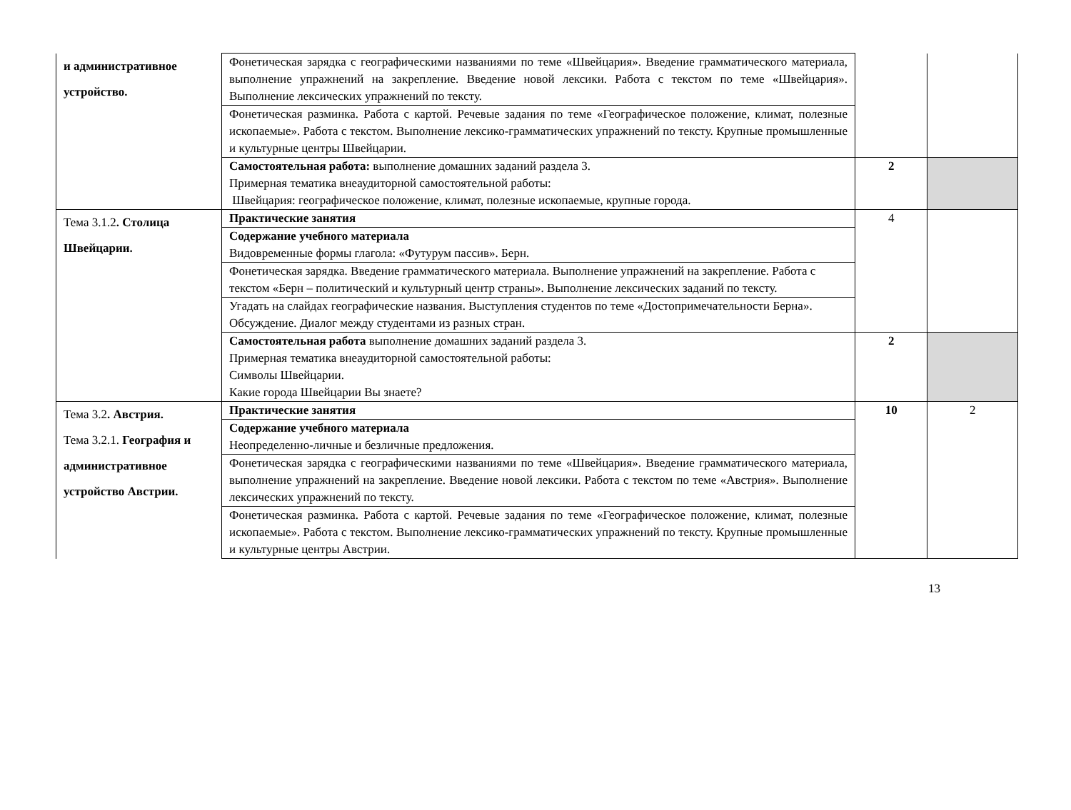| и административное устройство. | Фонетическая зарядка с географическими названиями по теме «Швейцария». Введение грамматического материала, выполнение упражнений на закрепление. Введение новой лексики. Работа с текстом по теме «Швейцария». Выполнение лексических упражнений по тексту. | | |
| | Фонетическая разминка. Работа с картой. Речевые задания по теме «Географическое положение, климат, полезные ископаемые». Работа с текстом. Выполнение лексико-грамматических упражнений по тексту. Крупные промышленные и культурные центры Швейцарии. | | |
| | Самостоятельная работа: выполнение домашних заданий раздела 3. Примерная тематика внеаудиторной самостоятельной работы: Швейцария: географическое положение, климат, полезные ископаемые, крупные города. | 2 | |
| Тема 3.1.2 . Столица Швейцарии. | Практические занятия | 4 | |
| | Содержание учебного материала Видовременные формы глагола: «Футурум пассив». Берн. | | |
| | Фонетическая зарядка. Введение грамматического материала. Выполнение упражнений на закрепление. Работа с текстом «Берн – политический и культурный центр страны». Выполнение лексических заданий по тексту. | | |
| | Угадать на слайдах географические названия. Выступления студентов по теме «Достопримечательности Берна». Обсуждение. Диалог между студентами из разных стран. | | |
| | Самостоятельная работа выполнение домашних заданий раздела 3. Примерная тематика внеаудиторной самостоятельной работы: Символы Швейцарии. Какие города Швейцарии Вы знаете? | 2 | |
| Тема 3.2 . Австрия. Тема 3.2.1. География и административное устройство Австрии. | Практические занятия | 10 | 2 |
| | Содержание учебного материала Неопределенно-личные и безличные предложения. | | |
| | Фонетическая зарядка с географическими названиями по теме «Швейцария». Введение грамматического материала, выполнение упражнений на закрепление. Введение новой лексики. Работа с текстом по теме «Австрия». Выполнение лексических упражнений по тексту. | | |
| | Фонетическая разминка. Работа с картой. Речевые задания по теме «Географическое положение, климат, полезные ископаемые». Работа с текстом. Выполнение лексико-грамматических упражнений по тексту. Крупные промышленные и культурные центры Австрии. | | |
13